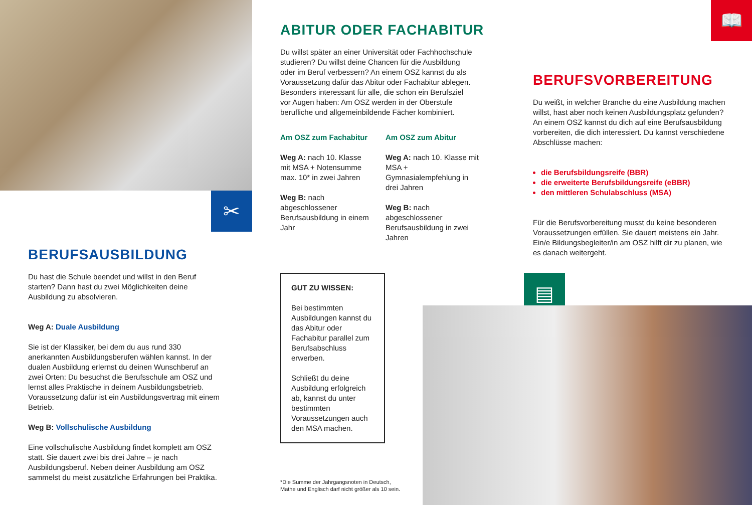✂
BERUFSAUSBILDUNG
Du hast die Schule beendet und willst in den Beruf starten? Dann hast du zwei Möglichkeiten deine Ausbildung zu absolvieren.
Weg A: Duale Ausbildung
Sie ist der Klassiker, bei dem du aus rund 330 anerkannten Ausbildungsberufen wählen kannst. In der dualen Ausbildung erlernst du deinen Wunschberuf an zwei Orten: Du besuchst die Berufsschule am OSZ und lernst alles Praktische in deinem Ausbildungsbetrieb. Voraussetzung dafür ist ein Ausbildungsvertrag mit einem Betrieb.
Weg B: Vollschulische Ausbildung
Eine vollschulische Ausbildung findet komplett am OSZ statt. Sie dauert zwei bis drei Jahre – je nach Ausbildungsberuf. Neben deiner Ausbildung am OSZ sammelst du meist zusätzliche Erfahrungen bei Praktika.
ABITUR ODER FACHABITUR
Du willst später an einer Universität oder Fachhochschule studieren? Du willst deine Chancen für die Ausbildung oder im Beruf verbessern? An einem OSZ kannst du als Voraussetzung dafür das Abitur oder Fachabitur ablegen. Besonders interessant für alle, die schon ein Berufsziel vor Augen haben: Am OSZ werden in der Oberstufe berufliche und allgemeinbildende Fächer kombiniert.
Am OSZ zum Fachabitur
Weg A: nach 10. Klasse mit MSA + Notensumme max. 10* in zwei Jahren
Weg B: nach abgeschlossener Berufsausbildung in einem Jahr
Am OSZ zum Abitur
Weg A: nach 10. Klasse mit MSA + Gymnasialempfehlung in drei Jahren
Weg B: nach abgeschlossener Berufsausbildung in zwei Jahren
GUT ZU WISSEN:
Bei bestimmten Ausbildungen kannst du das Abitur oder Fachabitur parallel zum Berufsabschluss erwerben.
Schließt du deine Ausbildung erfolgreich ab, kannst du unter bestimmten Voraussetzungen auch den MSA machen.
▤
*Die Summe der Jahrgangsnoten in Deutsch,
Mathe und Englisch darf nicht größer als 10 sein.
📖
BERUFSVORBEREITUNG
Du weißt, in welcher Branche du eine Ausbildung machen willst, hast aber noch keinen Ausbildungsplatz gefunden? An einem OSZ kannst du dich auf eine Berufsausbildung vorbereiten, die dich interessiert. Du kannst verschiedene Abschlüsse machen:
die Berufsbildungsreife (BBR)
die erweiterte Berufsbildungsreife (eBBR)
den mittleren Schulabschluss (MSA)
Für die Berufsvorbereitung musst du keine besonderen Voraussetzungen erfüllen. Sie dauert meistens ein Jahr. Ein/e Bildungsbegleiter/in am OSZ hilft dir zu planen, wie es danach weitergeht.